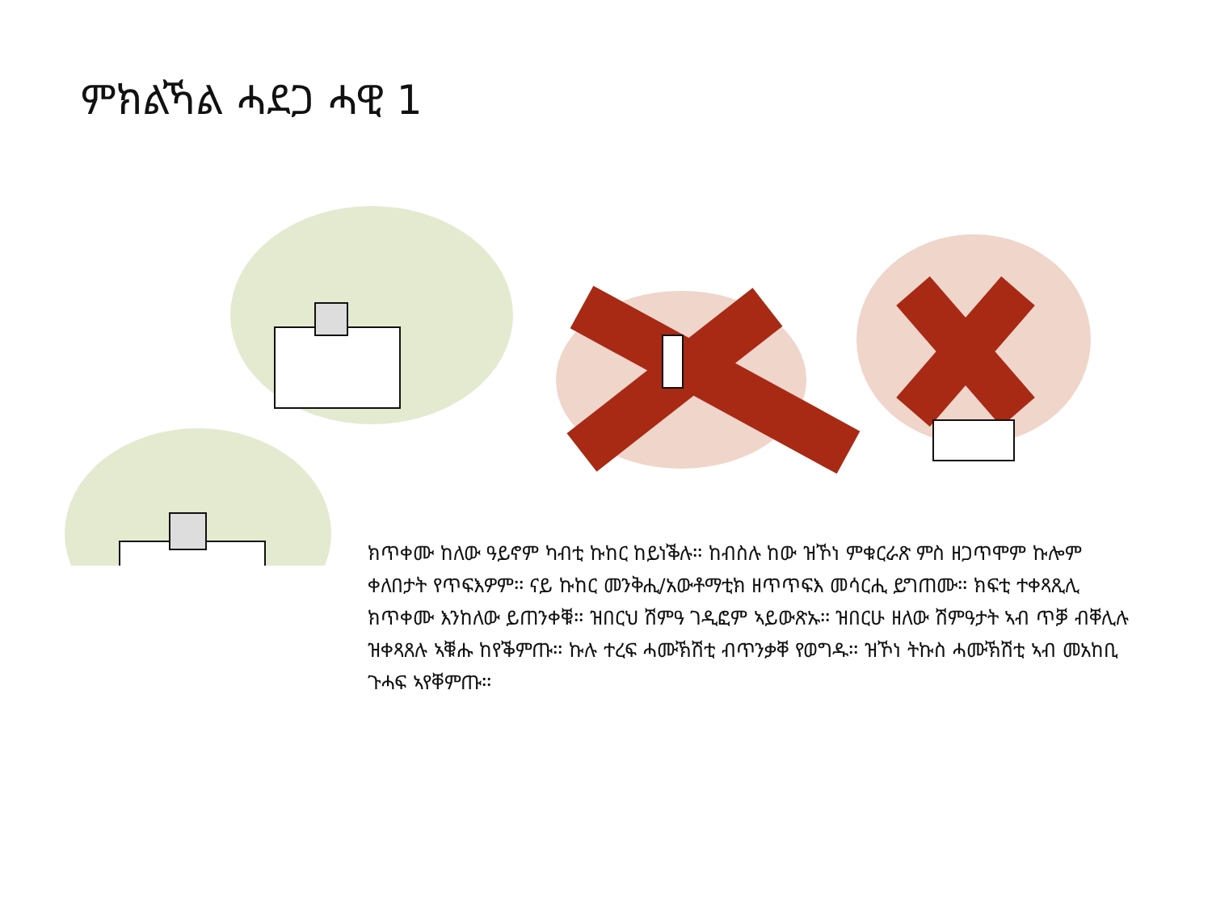ምክልኻል ሓደጋ ሓዊ 1
ክጥቀሙ ከለው ዓይኖም ካብቲ ኩከር ከይነቕሉ፡፡ ከብስሉ ከው ዝኾነ ምቁርራጽ ምስ ዘጋጥሞም ኩሎም ቀለበታት የጥፍእዎም፡፡ ናይ ኩከር መንቅሒ/አውቶማቲክ ዘጥጥፍእ መሳርሒ ይግጠሙ፡፡ ክፍቲ ተቀጻጺሊ ክጥቀሙ እንከለው ይጠንቀቑ፡፡ ዝበርህ ሽምዓ ገዲፎም ኣይውጽኡ፡፡ ዝበርሁ ዘለው ሽምዓታት ኣብ ጥቓ ብቐሊሉ ዝቀጻጸሉ ኣቑሑ ከየቕምጡ፡፡ ኩሉ ተረፍ ሓሙኽሽቲ ብጥንቃቐ የወግዱ፡፡ ዝኾነ ትኩስ ሓሙኽሽቲ ኣብ መአከቢ ጉሓፍ ኣየቐምጡ፡፡